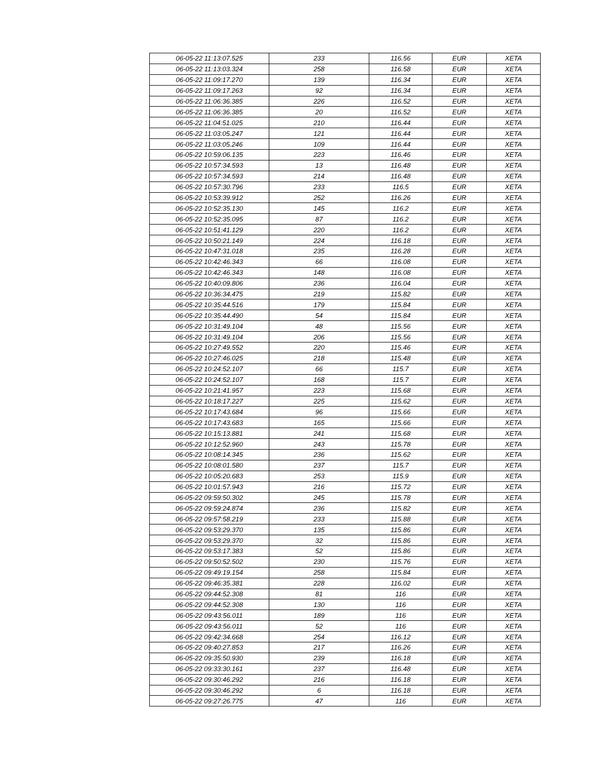| 06-05-22 11:13:07.525 | 233 | 116.56 | EUR | XETA |
| 06-05-22 11:13:03.324 | 258 | 116.58 | EUR | XETA |
| 06-05-22 11:09:17.270 | 139 | 116.34 | EUR | XETA |
| 06-05-22 11:09:17.263 | 92 | 116.34 | EUR | XETA |
| 06-05-22 11:06:36.385 | 226 | 116.52 | EUR | XETA |
| 06-05-22 11:06:36.385 | 20 | 116.52 | EUR | XETA |
| 06-05-22 11:04:51.025 | 210 | 116.44 | EUR | XETA |
| 06-05-22 11:03:05.247 | 121 | 116.44 | EUR | XETA |
| 06-05-22 11:03:05.246 | 109 | 116.44 | EUR | XETA |
| 06-05-22 10:59:06.135 | 223 | 116.46 | EUR | XETA |
| 06-05-22 10:57:34.593 | 13 | 116.48 | EUR | XETA |
| 06-05-22 10:57:34.593 | 214 | 116.48 | EUR | XETA |
| 06-05-22 10:57:30.796 | 233 | 116.5 | EUR | XETA |
| 06-05-22 10:53:39.912 | 252 | 116.26 | EUR | XETA |
| 06-05-22 10:52:35.130 | 145 | 116.2 | EUR | XETA |
| 06-05-22 10:52:35.095 | 87 | 116.2 | EUR | XETA |
| 06-05-22 10:51:41.129 | 220 | 116.2 | EUR | XETA |
| 06-05-22 10:50:21.149 | 224 | 116.18 | EUR | XETA |
| 06-05-22 10:47:31.018 | 235 | 116.28 | EUR | XETA |
| 06-05-22 10:42:46.343 | 66 | 116.08 | EUR | XETA |
| 06-05-22 10:42:46.343 | 148 | 116.08 | EUR | XETA |
| 06-05-22 10:40:09.806 | 236 | 116.04 | EUR | XETA |
| 06-05-22 10:36:34.475 | 219 | 115.82 | EUR | XETA |
| 06-05-22 10:35:44.516 | 179 | 115.84 | EUR | XETA |
| 06-05-22 10:35:44.490 | 54 | 115.84 | EUR | XETA |
| 06-05-22 10:31:49.104 | 48 | 115.56 | EUR | XETA |
| 06-05-22 10:31:49.104 | 206 | 115.56 | EUR | XETA |
| 06-05-22 10:27:49.552 | 220 | 115.46 | EUR | XETA |
| 06-05-22 10:27:46.025 | 218 | 115.48 | EUR | XETA |
| 06-05-22 10:24:52.107 | 66 | 115.7 | EUR | XETA |
| 06-05-22 10:24:52.107 | 168 | 115.7 | EUR | XETA |
| 06-05-22 10:21:41.957 | 223 | 115.68 | EUR | XETA |
| 06-05-22 10:18:17.227 | 225 | 115.62 | EUR | XETA |
| 06-05-22 10:17:43.684 | 96 | 115.66 | EUR | XETA |
| 06-05-22 10:17:43.683 | 165 | 115.66 | EUR | XETA |
| 06-05-22 10:15:13.881 | 241 | 115.68 | EUR | XETA |
| 06-05-22 10:12:52.960 | 243 | 115.78 | EUR | XETA |
| 06-05-22 10:08:14.345 | 236 | 115.62 | EUR | XETA |
| 06-05-22 10:08:01.580 | 237 | 115.7 | EUR | XETA |
| 06-05-22 10:05:20.683 | 253 | 115.9 | EUR | XETA |
| 06-05-22 10:01:57.943 | 216 | 115.72 | EUR | XETA |
| 06-05-22 09:59:50.302 | 245 | 115.78 | EUR | XETA |
| 06-05-22 09:59:24.874 | 236 | 115.82 | EUR | XETA |
| 06-05-22 09:57:58.219 | 233 | 115.88 | EUR | XETA |
| 06-05-22 09:53:29.370 | 135 | 115.86 | EUR | XETA |
| 06-05-22 09:53:29.370 | 32 | 115.86 | EUR | XETA |
| 06-05-22 09:53:17.383 | 52 | 115.86 | EUR | XETA |
| 06-05-22 09:50:52.502 | 230 | 115.76 | EUR | XETA |
| 06-05-22 09:49:19.154 | 258 | 115.84 | EUR | XETA |
| 06-05-22 09:46:35.381 | 228 | 116.02 | EUR | XETA |
| 06-05-22 09:44:52.308 | 81 | 116 | EUR | XETA |
| 06-05-22 09:44:52.308 | 130 | 116 | EUR | XETA |
| 06-05-22 09:43:56.011 | 189 | 116 | EUR | XETA |
| 06-05-22 09:43:56.011 | 52 | 116 | EUR | XETA |
| 06-05-22 09:42:34.668 | 254 | 116.12 | EUR | XETA |
| 06-05-22 09:40:27.853 | 217 | 116.26 | EUR | XETA |
| 06-05-22 09:35:50.930 | 239 | 116.18 | EUR | XETA |
| 06-05-22 09:33:30.161 | 237 | 116.48 | EUR | XETA |
| 06-05-22 09:30:46.292 | 216 | 116.18 | EUR | XETA |
| 06-05-22 09:30:46.292 | 6 | 116.18 | EUR | XETA |
| 06-05-22 09:27:26.775 | 47 | 116 | EUR | XETA |